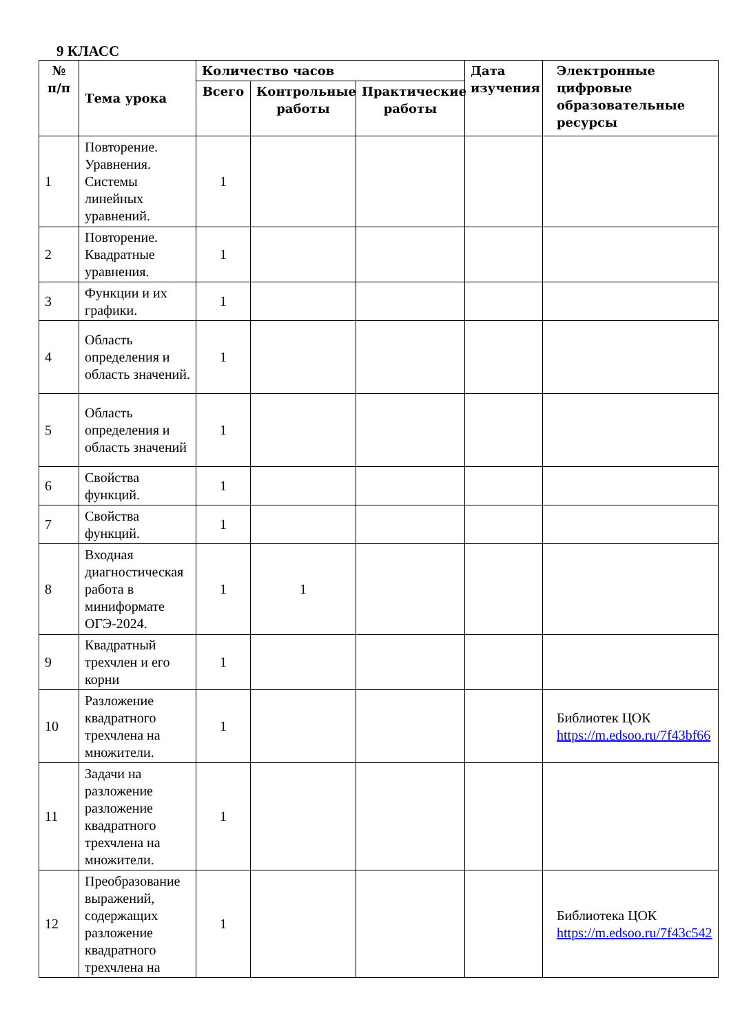9 КЛАСС
| № п/п | Тема урока | Количество часов | | | Дата изучения | Электронные цифровые образовательные ресурсы |
| --- | --- | --- | --- | --- | --- | --- |
| | | Всего | Контрольные работы | Практические работы | | |
| 1 | Повторение. Уравнения. Системы линейных уравнений. | 1 | | | | |
| 2 | Повторение. Квадратные уравнения. | 1 | | | | |
| 3 | Функции и их графики. | 1 | | | | |
| 4 | Область определения и область значений. | 1 | | | | |
| 5 | Область определения и область значений | 1 | | | | |
| 6 | Свойства функций. | 1 | | | | |
| 7 | Свойства функций. | 1 | | | | |
| 8 | Входная диагностическая работа в миниформате ОГЭ-2024. | 1 | 1 | | | |
| 9 | Квадратный трехчлен и его корни | 1 | | | | |
| 10 | Разложение квадратного трехчлена на множители. | 1 | | | | Библиотек ЦОК https://m.edsoo.ru/7f43bf66 |
| 11 | Задачи на разложение разложение квадратного трехчлена на множители. | 1 | | | | |
| 12 | Преобразование выражений, содержащих разложение квадратного трехчлена на | 1 | | | | Библиотека ЦОК https://m.edsoo.ru/7f43c542 |